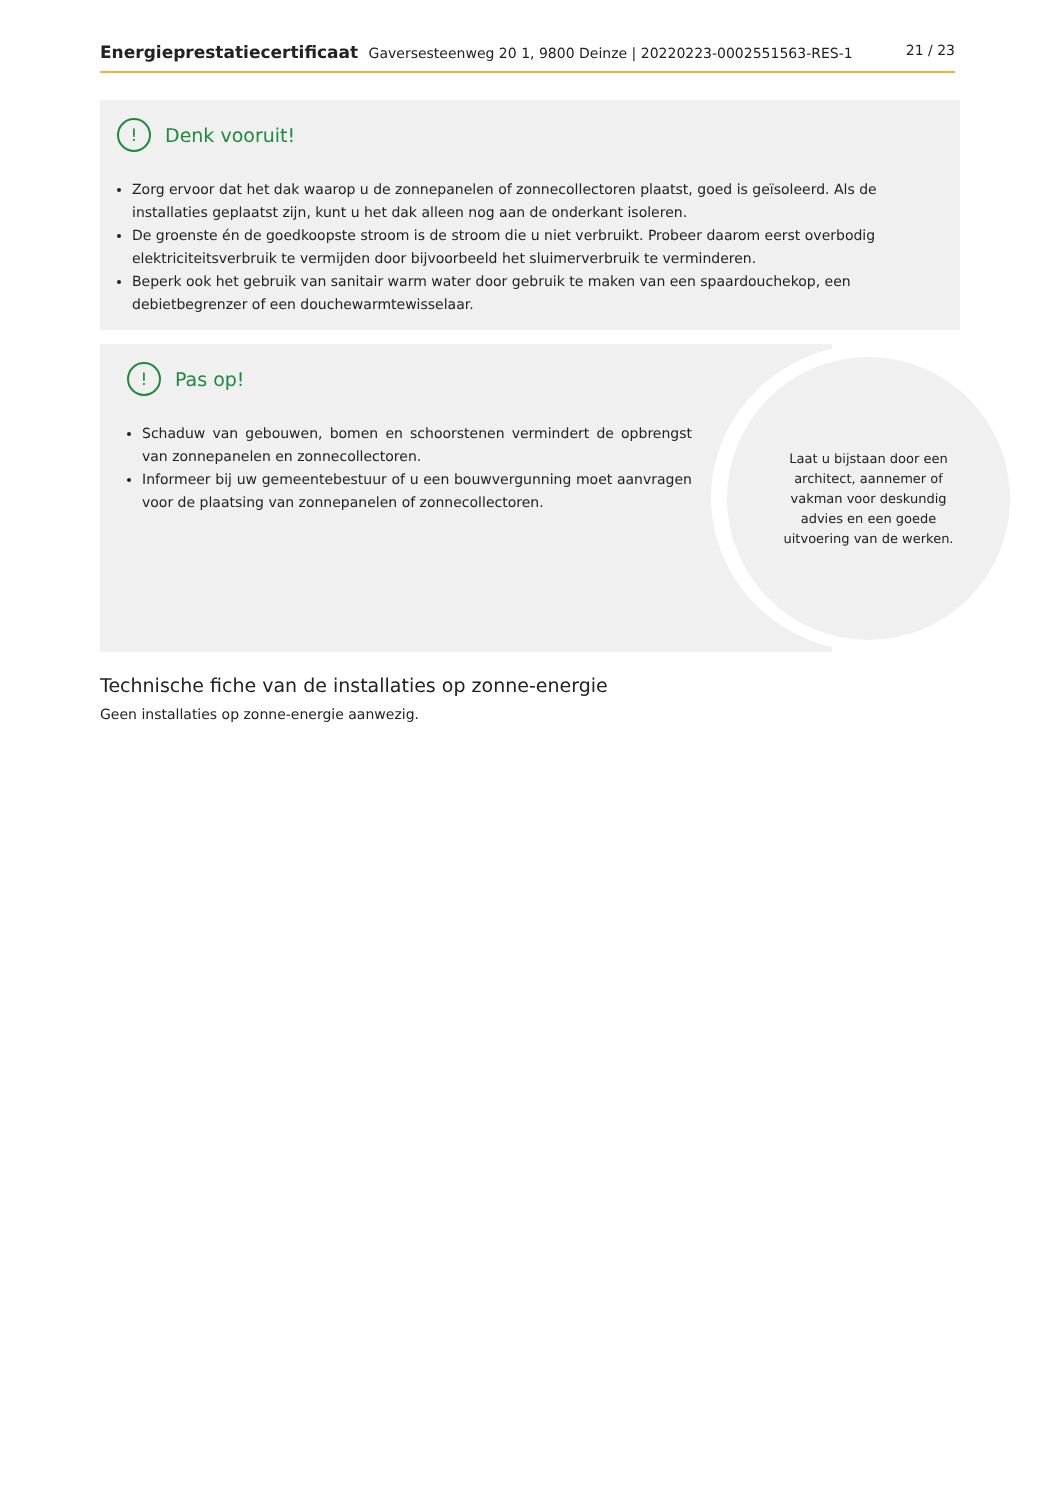Energieprestatiecertificaat Gaversesteenweg 20 1, 9800 Deinze | 20220223-0002551563-RES-1
21 / 23
!
Denk vooruit!
Zorg ervoor dat het dak waarop u de zonnepanelen of zonnecollectoren plaatst, goed is geïsoleerd. Als de installaties geplaatst zijn, kunt u het dak alleen nog aan de onderkant isoleren.
De groenste én de goedkoopste stroom is de stroom die u niet verbruikt. Probeer daarom eerst overbodig elektriciteitsverbruik te vermijden door bijvoorbeeld het sluimerverbruik te verminderen.
Beperk ook het gebruik van sanitair warm water door gebruik te maken van een spaardouchekop, een debietbegrenzer of een douchewarmtewisselaar.
!
Pas op!
Schaduw van gebouwen, bomen en schoorstenen vermindert de opbrengst van zonnepanelen en zonnecollectoren.
Informeer bij uw gemeentebestuur of u een bouwvergunning moet aanvragen voor de plaatsing van zonnepanelen of zonnecollectoren.
Laat u bijstaan door een architect, aannemer of vakman voor deskundig advies en een goede uitvoering van de werken.
Technische fiche van de installaties op zonne-energie
Geen installaties op zonne-energie aanwezig.